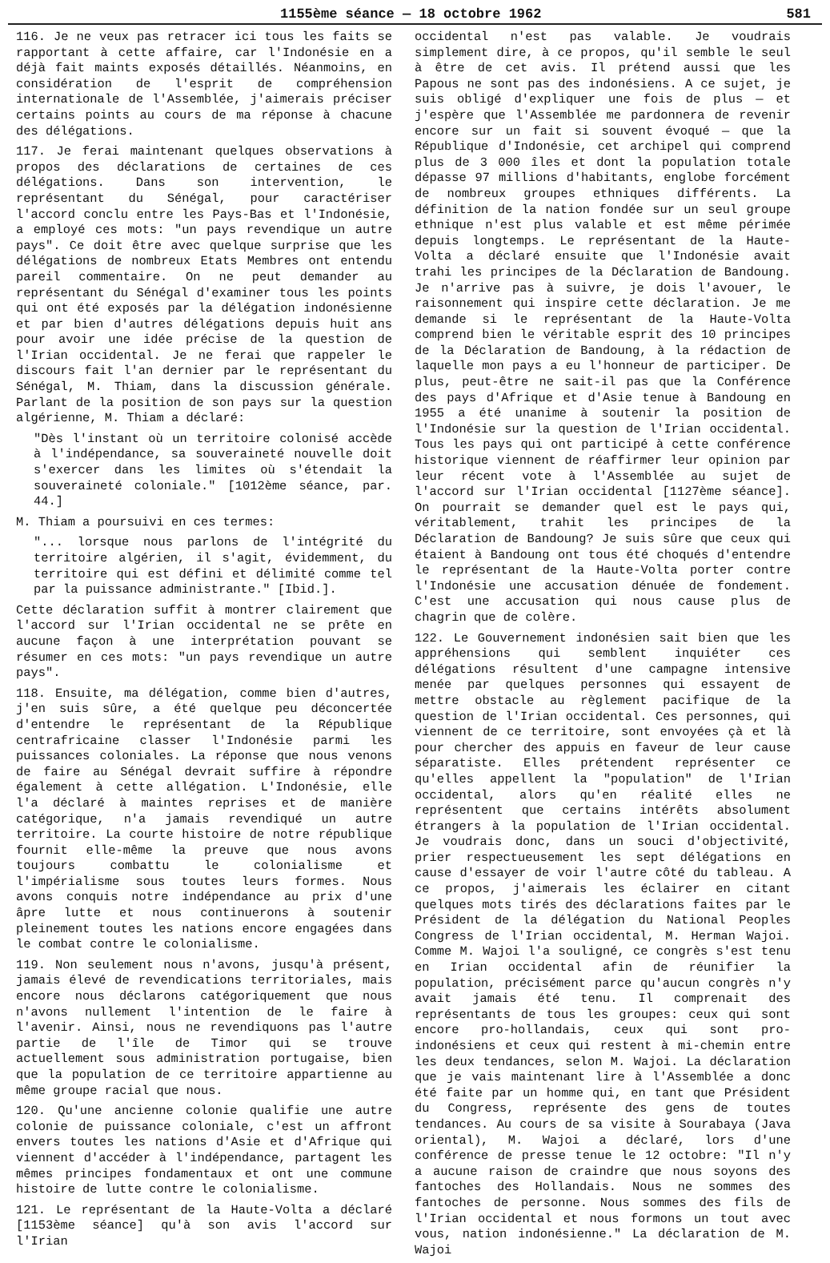1155ème séance — 18 octobre 1962 581
116. Je ne veux pas retracer ici tous les faits se rapportant à cette affaire, car l'Indonésie en a déjà fait maints exposés détaillés. Néanmoins, en considération de l'esprit de compréhension internationale de l'Assemblée, j'aimerais préciser certains points au cours de ma réponse à chacune des délégations.
117. Je ferai maintenant quelques observations à propos des déclarations de certaines de ces délégations. Dans son intervention, le représentant du Sénégal, pour caractériser l'accord conclu entre les Pays-Bas et l'Indonésie, a employé ces mots: "un pays revendique un autre pays". Ce doit être avec quelque surprise que les délégations de nombreux Etats Membres ont entendu pareil commentaire. On ne peut demander au représentant du Sénégal d'examiner tous les points qui ont été exposés par la délégation indonésienne et par bien d'autres délégations depuis huit ans pour avoir une idée précise de la question de l'Irian occidental. Je ne ferai que rappeler le discours fait l'an dernier par le représentant du Sénégal, M. Thiam, dans la discussion générale. Parlant de la position de son pays sur la question algérienne, M. Thiam a déclaré:
"Dès l'instant où un territoire colonisé accède à l'indépendance, sa souveraineté nouvelle doit s'exercer dans les limites où s'étendait la souveraineté coloniale." [1012ème séance, par. 44.]
M. Thiam a poursuivi en ces termes:
"... lorsque nous parlons de l'intégrité du territoire algérien, il s'agit, évidemment, du territoire qui est défini et délimité comme tel par la puissance administrante." [Ibid.].
Cette déclaration suffit à montrer clairement que l'accord sur l'Irian occidental ne se prête en aucune façon à une interprétation pouvant se résumer en ces mots: "un pays revendique un autre pays".
118. Ensuite, ma délégation, comme bien d'autres, j'en suis sûre, a été quelque peu déconcertée d'entendre le représentant de la République centrafricaine classer l'Indonésie parmi les puissances coloniales. La réponse que nous venons de faire au Sénégal devrait suffire à répondre également à cette allégation. L'Indonésie, elle l'a déclaré à maintes reprises et de manière catégorique, n'a jamais revendiqué un autre territoire. La courte histoire de notre république fournit elle-même la preuve que nous avons toujours combattu le colonialisme et l'impérialisme sous toutes leurs formes. Nous avons conquis notre indépendance au prix d'une âpre lutte et nous continuerons à soutenir pleinement toutes les nations encore engagées dans le combat contre le colonialisme.
119. Non seulement nous n'avons, jusqu'à présent, jamais élevé de revendications territoriales, mais encore nous déclarons catégoriquement que nous n'avons nullement l'intention de le faire à l'avenir. Ainsi, nous ne revendiquons pas l'autre partie de l'île de Timor qui se trouve actuellement sous administration portugaise, bien que la population de ce territoire appartienne au même groupe racial que nous.
120. Qu'une ancienne colonie qualifie une autre colonie de puissance coloniale, c'est un affront envers toutes les nations d'Asie et d'Afrique qui viennent d'accéder à l'indépendance, partagent les mêmes principes fondamentaux et ont une commune histoire de lutte contre le colonialisme.
121. Le représentant de la Haute-Volta a déclaré [1153ème séance] qu'à son avis l'accord sur l'Irian
occidental n'est pas valable. Je voudrais simplement dire, à ce propos, qu'il semble le seul à être de cet avis. Il prétend aussi que les Papous ne sont pas des indonésiens. A ce sujet, je suis obligé d'expliquer une fois de plus — et j'espère que l'Assemblée me pardonnera de revenir encore sur un fait si souvent évoqué — que la République d'Indonésie, cet archipel qui comprend plus de 3 000 îles et dont la population totale dépasse 97 millions d'habitants, englobe forcément de nombreux groupes ethniques différents. La définition de la nation fondée sur un seul groupe ethnique n'est plus valable et est même périmée depuis longtemps. Le représentant de la Haute-Volta a déclaré ensuite que l'Indonésie avait trahi les principes de la Déclaration de Bandoung. Je n'arrive pas à suivre, je dois l'avouer, le raisonnement qui inspire cette déclaration. Je me demande si le représentant de la Haute-Volta comprend bien le véritable esprit des 10 principes de la Déclaration de Bandoung, à la rédaction de laquelle mon pays a eu l'honneur de participer. De plus, peut-être ne sait-il pas que la Conférence des pays d'Afrique et d'Asie tenue à Bandoung en 1955 a été unanime à soutenir la position de l'Indonésie sur la question de l'Irian occidental. Tous les pays qui ont participé à cette conférence historique viennent de réaffirmer leur opinion par leur récent vote à l'Assemblée au sujet de l'accord sur l'Irian occidental [1127ème séance]. On pourrait se demander quel est le pays qui, véritablement, trahit les principes de la Déclaration de Bandoung? Je suis sûre que ceux qui étaient à Bandoung ont tous été choqués d'entendre le représentant de la Haute-Volta porter contre l'Indonésie une accusation dénuée de fondement. C'est une accusation qui nous cause plus de chagrin que de colère.
122. Le Gouvernement indonésien sait bien que les appréhensions qui semblent inquiéter ces délégations résultent d'une campagne intensive menée par quelques personnes qui essayent de mettre obstacle au règlement pacifique de la question de l'Irian occidental. Ces personnes, qui viennent de ce territoire, sont envoyées çà et là pour chercher des appuis en faveur de leur cause séparatiste. Elles prétendent représenter ce qu'elles appellent la "population" de l'Irian occidental, alors qu'en réalité elles ne représentent que certains intérêts absolument étrangers à la population de l'Irian occidental. Je voudrais donc, dans un souci d'objectivité, prier respectueusement les sept délégations en cause d'essayer de voir l'autre côté du tableau. A ce propos, j'aimerais les éclairer en citant quelques mots tirés des déclarations faites par le Président de la délégation du National Peoples Congress de l'Irian occidental, M. Herman Wajoi. Comme M. Wajoi l'a souligné, ce congrès s'est tenu en Irian occidental afin de réunifier la population, précisément parce qu'aucun congrès n'y avait jamais été tenu. Il comprenait des représentants de tous les groupes: ceux qui sont encore pro-hollandais, ceux qui sont pro-indonésiens et ceux qui restent à mi-chemin entre les deux tendances, selon M. Wajoi. La déclaration que je vais maintenant lire à l'Assemblée a donc été faite par un homme qui, en tant que Président du Congress, représente des gens de toutes tendances. Au cours de sa visite à Sourabaya (Java oriental), M. Wajoi a déclaré, lors d'une conférence de presse tenue le 12 octobre: "Il n'y a aucune raison de craindre que nous soyons des fantoches des Hollandais. Nous ne sommes des fantoches de personne. Nous sommes des fils de l'Irian occidental et nous formons un tout avec vous, nation indonésienne." La déclaration de M. Wajoi